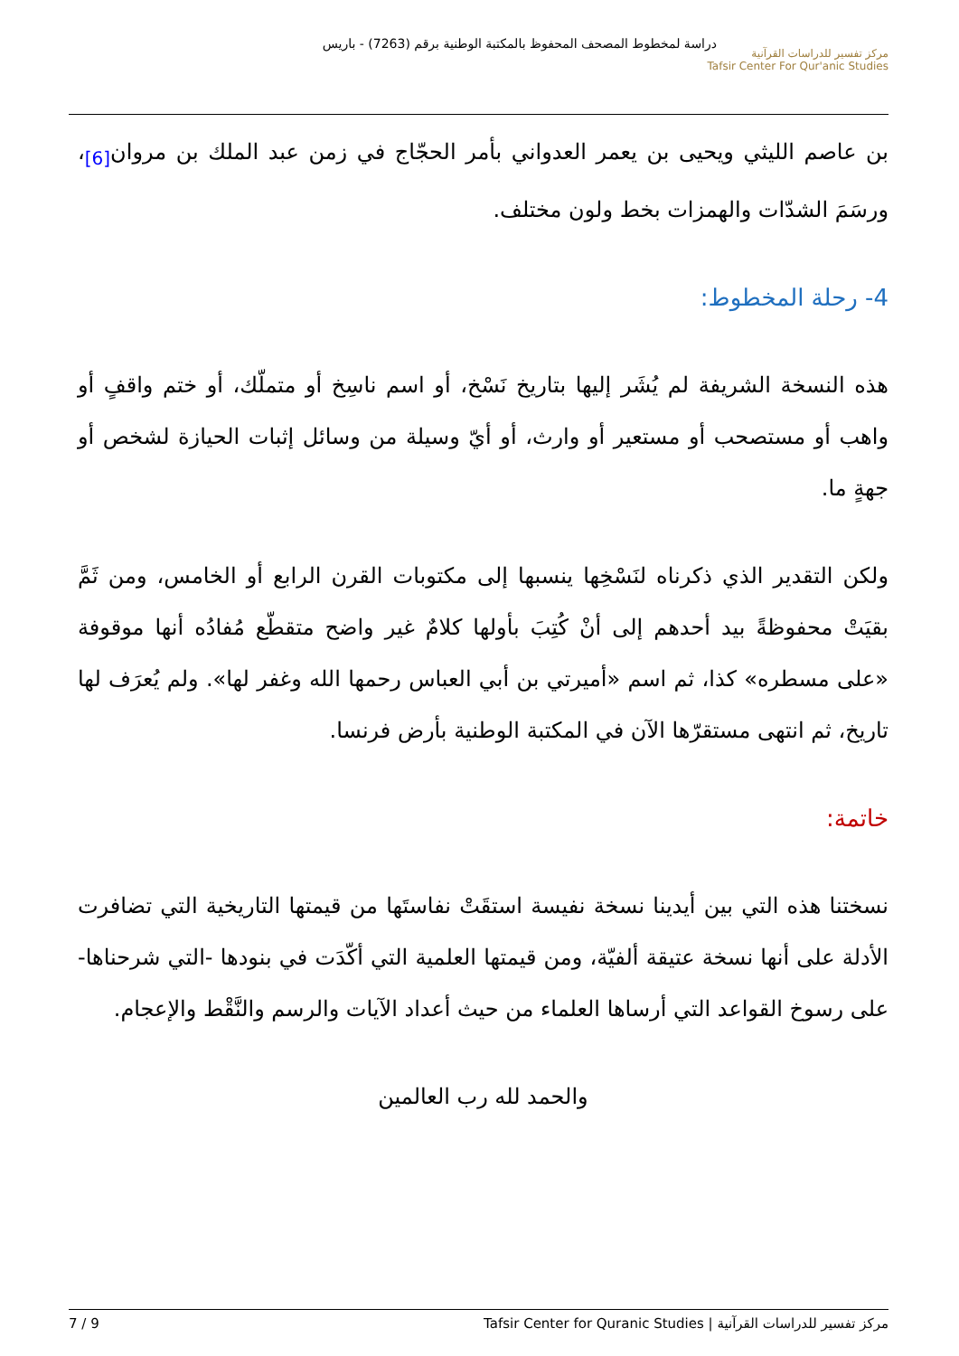دراسة لمخطوط المصحف المحفوظ بالمكتبة الوطنية برقم (7263) - باريس
مركز تفسير للدراسات القرآنية
Tafsir Center For Qur'anic Studies
بن عاصم الليثي ويحيى بن يعمر العدواني بأمر الحجّاج في زمن عبد الملك بن مروان<sub>[6]</sub>، ورسَمَ الشدّات والهمزات بخط ولون مختلف.
4- رحلة المخطوط:
هذه النسخة الشريفة لم يُشَر إليها بتاريخ نَسْخ، أو اسم ناسِخ أو متملّك، أو ختم واقفٍ أو واهب أو مستصحب أو مستعير أو وارث، أو أيّ وسيلة من وسائل إثبات الحيازة لشخص أو جهةٍ ما.
ولكن التقدير الذي ذكرناه لنَسْخِها ينسبها إلى مكتوبات القرن الرابع أو الخامس، ومن ثَمَّ بقيَتْ محفوظةً بيد أحدهم إلى أنْ كُتِبَ بأولها كلامٌ غير واضح متقطّع مُفادُه أنها موقوفة «على مسطره» كذا، ثم اسم «أميرتي بن أبي العباس رحمها الله وغفر لها». ولم يُعرَف لها تاريخ، ثم انتهى مستقرّها الآن في المكتبة الوطنية بأرض فرنسا.
خاتمة:
نسختنا هذه التي بين أيدينا نسخة نفيسة استقَتْ نفاستَها من قيمتها التاريخية التي تضافرت الأدلة على أنها نسخة عتيقة ألفيّة، ومن قيمتها العلمية التي أكّدَت في بنودها -التي شرحناها- على رسوخ القواعد التي أرساها العلماء من حيث أعداد الآيات والرسم والنَّقْط والإعجام.
والحمد لله رب العالمين
مركز تفسير للدراسات القرآنية | Tafsir Center for Quranic Studies 7 / 9